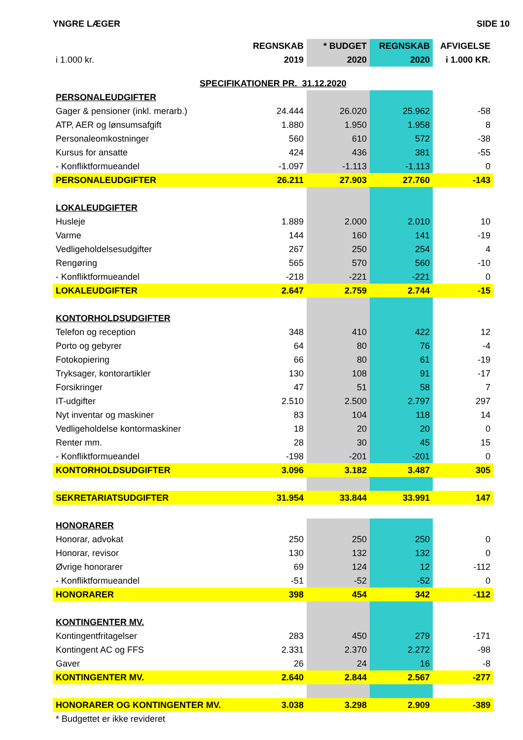YNGRE LÆGER SIDE 10
| | REGNSKAB | * BUDGET | REGNSKAB | AFVIGELSE |
| --- | --- | --- | --- | --- |
| i 1.000 kr. | 2019 | 2020 | 2020 | i 1.000 KR. |
| SPECIFIKATIONER PR. 31.12.2020 | | | | |
| PERSONALEUDGIFTER | | | | |
| Gager & pensioner (inkl. merarb.) | 24.444 | 26.020 | 25.962 | -58 |
| ATP, AER og lønsumsafgift | 1.880 | 1.950 | 1.958 | 8 |
| Personaleomkostninger | 560 | 610 | 572 | -38 |
| Kursus for ansatte | 424 | 436 | 381 | -55 |
| - Konfliktformueandel | -1.097 | -1.113 | -1.113 | 0 |
| PERSONALEUDGIFTER | 26.211 | 27.903 | 27.760 | -143 |
| LOKALEUDGIFTER | | | | |
| Husleje | 1.889 | 2.000 | 2.010 | 10 |
| Varme | 144 | 160 | 141 | -19 |
| Vedligeholdelsesudgifter | 267 | 250 | 254 | 4 |
| Rengøring | 565 | 570 | 560 | -10 |
| - Konfliktformueandel | -218 | -221 | -221 | 0 |
| LOKALEUDGIFTER | 2.647 | 2.759 | 2.744 | -15 |
| KONTORHOLDSUDGIFTER | | | | |
| Telefon og reception | 348 | 410 | 422 | 12 |
| Porto og gebyrer | 64 | 80 | 76 | -4 |
| Fotokopiering | 66 | 80 | 61 | -19 |
| Tryksager, kontorartikler | 130 | 108 | 91 | -17 |
| Forsikringer | 47 | 51 | 58 | 7 |
| IT-udgifter | 2.510 | 2.500 | 2.797 | 297 |
| Nyt inventar og maskiner | 83 | 104 | 118 | 14 |
| Vedligeholdelse kontormaskiner | 18 | 20 | 20 | 0 |
| Renter mm. | 28 | 30 | 45 | 15 |
| - Konfliktformueandel | -198 | -201 | -201 | 0 |
| KONTORHOLDSUDGIFTER | 3.096 | 3.182 | 3.487 | 305 |
| SEKRETARIATSUDGIFTER | 31.954 | 33.844 | 33.991 | 147 |
| HONORARER | | | | |
| Honorar, advokat | 250 | 250 | 250 | 0 |
| Honorar, revisor | 130 | 132 | 132 | 0 |
| Øvrige honorarer | 69 | 124 | 12 | -112 |
| - Konfliktformueandel | -51 | -52 | -52 | 0 |
| HONORARER | 398 | 454 | 342 | -112 |
| KONTINGENTER MV. | | | | |
| Kontingentfritagelser | 283 | 450 | 279 | -171 |
| Kontingent AC og FFS | 2.331 | 2.370 | 2.272 | -98 |
| Gaver | 26 | 24 | 16 | -8 |
| KONTINGENTER MV. | 2.640 | 2.844 | 2.567 | -277 |
| HONORARER OG KONTINGENTER MV. | 3.038 | 3.298 | 2.909 | -389 |
| * Budgettet er ikke revideret | | | | |